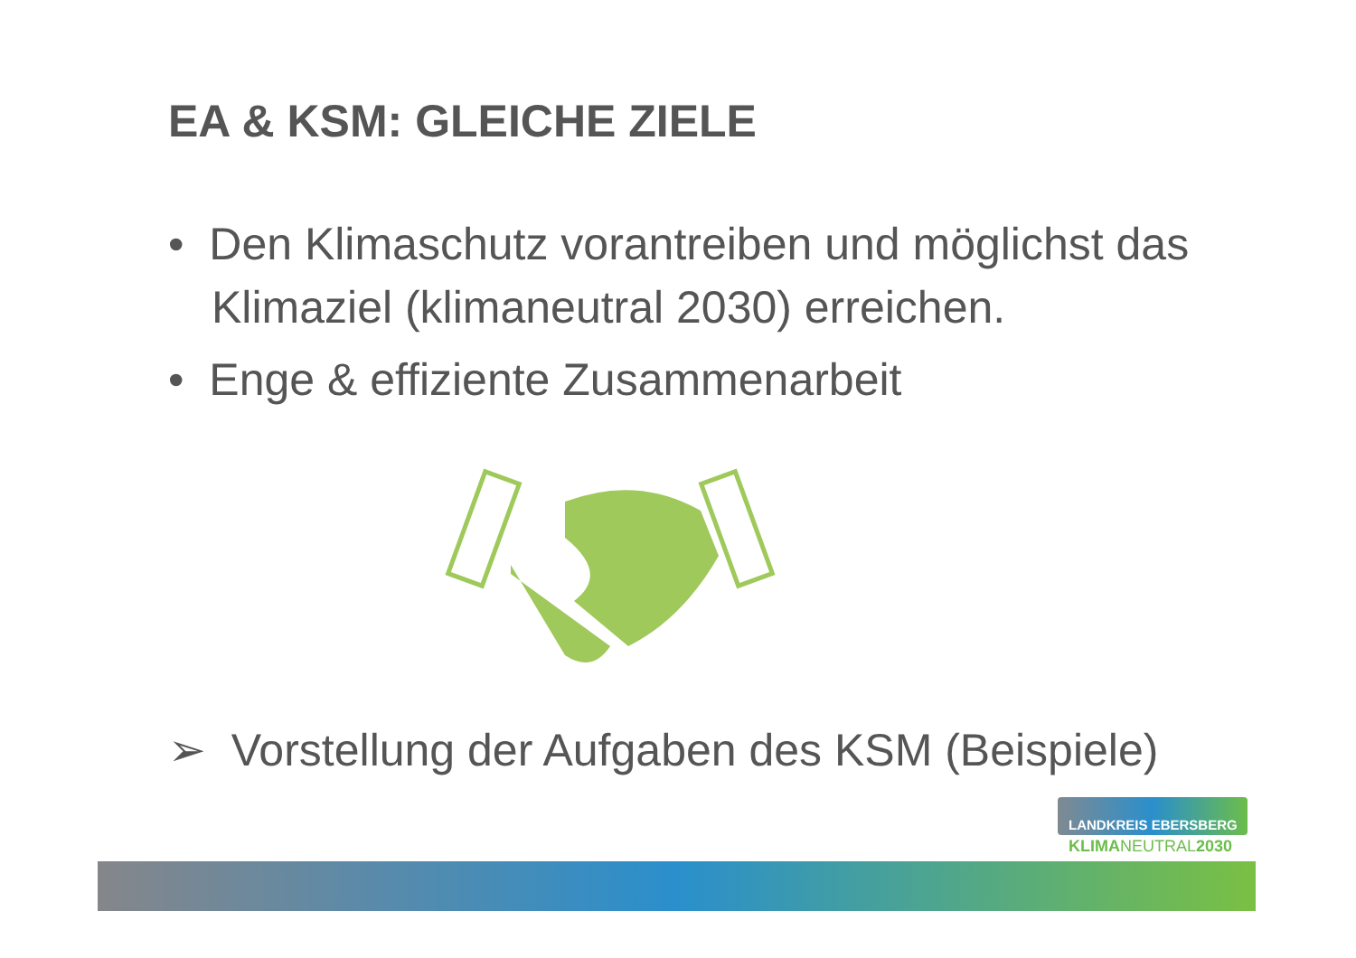EA & KSM: GLEICHE ZIELE
• Den Klimaschutz vorantreiben und möglichst das Klimaziel (klimaneutral 2030) erreichen.
• Enge & effiziente Zusammenarbeit
➢ Vorstellung der Aufgaben des KSM (Beispiele)
LANDKREIS EBERSBERG
KLIMANEUTRAL2030